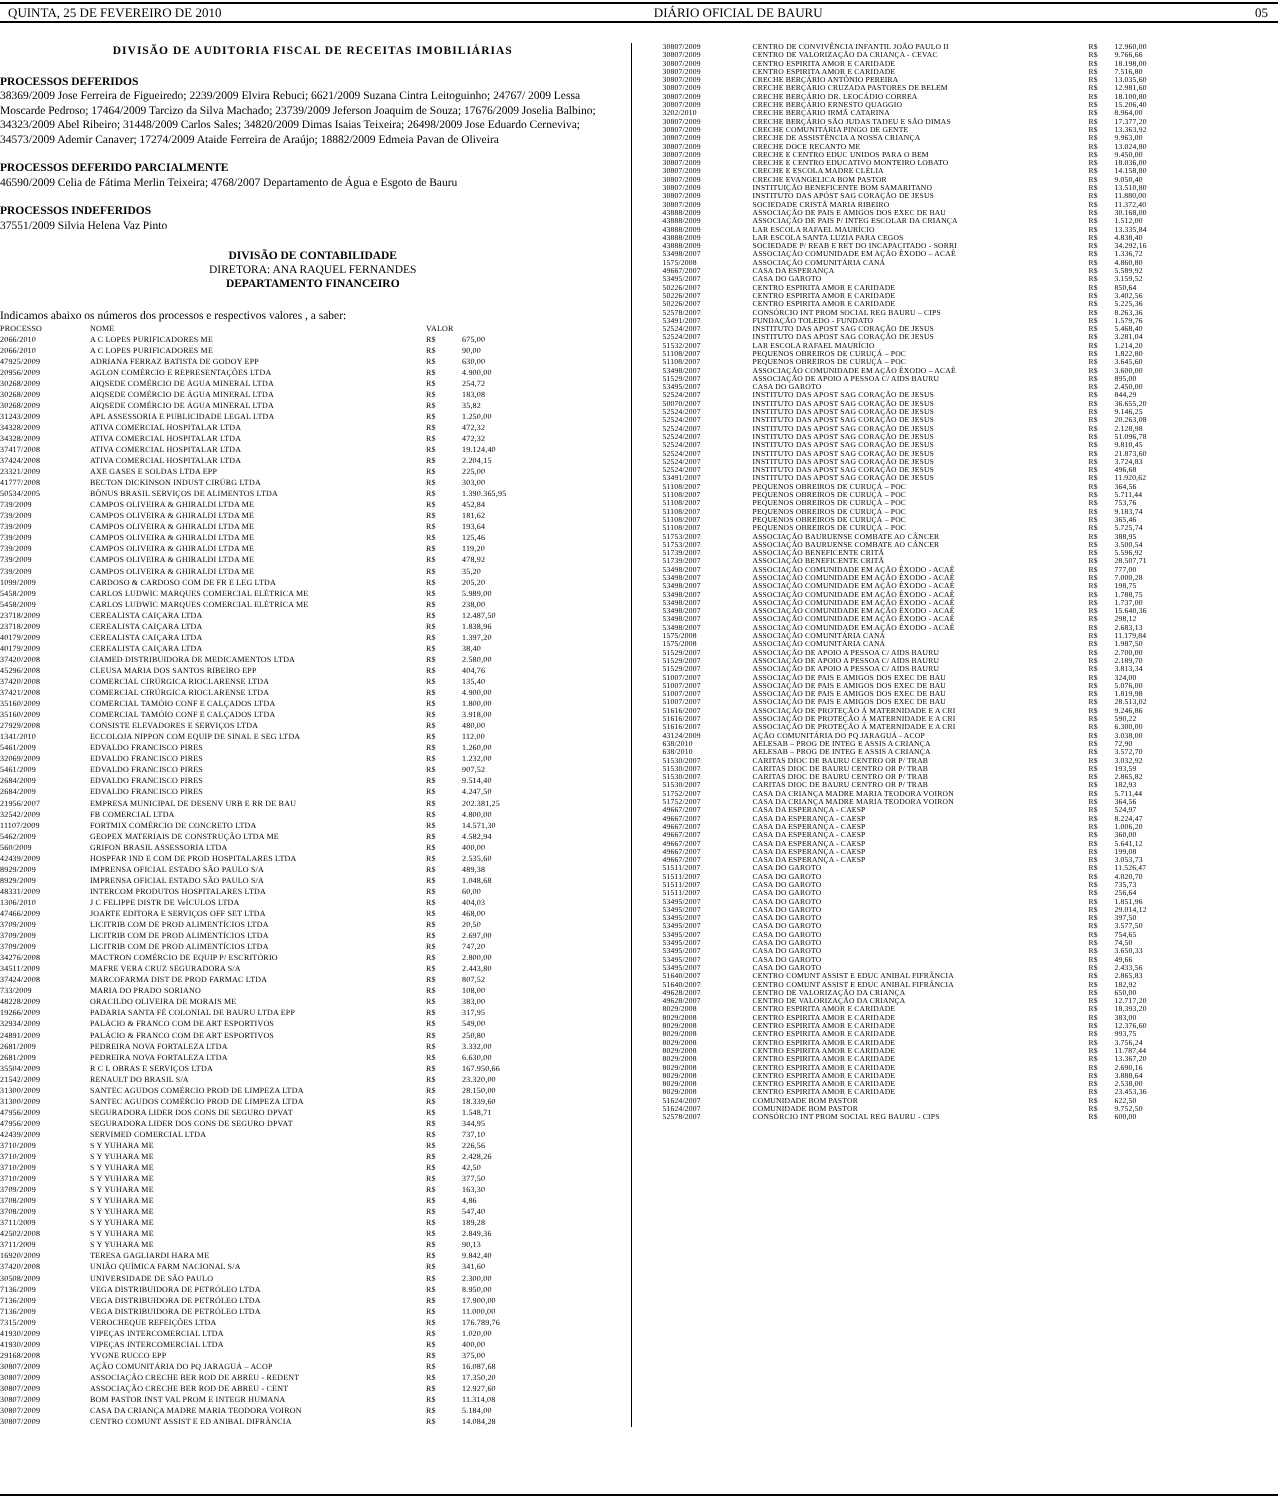QUINTA, 25 DE FEVEREIRO DE 2010 DIÁRIO OFICIAL DE BAURU 05
DIVISÃO DE AUDITORIA FISCAL DE RECEITAS IMOBILIÁRIAS
PROCESSOS DEFERIDOS
38369/2009 Jose Ferreira de Figueiredo; 2239/2009 Elvira Rebuci; 6621/2009 Suzana Cintra Leitoguinho; 24767/ 2009 Lessa Moscarde Pedroso; 17464/2009 Tarcizo da Silva Machado; 23739/2009 Jeferson Joaquim de Souza; 17676/2009 Joselia Balbino; 34323/2009 Abel Ribeiro; 31448/2009 Carlos Sales; 34820/2009 Dimas Isaias Teixeira; 26498/2009 Jose Eduardo Cerneviva; 34573/2009 Ademir Canaver; 17274/2009 Ataide Ferreira de Araújo; 18882/2009 Edmeia Pavan de Oliveira
PROCESSOS DEFERIDO PARCIALMENTE
46590/2009 Celia de Fátima Merlin Teixeira; 4768/2007 Departamento de Água e Esgoto de Bauru
PROCESSOS INDEFERIDOS
37551/2009 Silvia Helena Vaz Pinto
DIVISÃO DE CONTABILIDADE
DIRETORA: ANA RAQUEL FERNANDES
DEPARTAMENTO FINANCEIRO
Indicamos abaixo os números dos processos e respectivos valores , a saber:
| PROCESSO | NOME | VALOR | |
| --- | --- | --- | --- |
| 2066/2010 | A C LOPES PURIFICADORES ME | R$ | 675,00 |
| 2066/2010 | A C LOPES PURIFICADORES ME | R$ | 90,00 |
| 47925/2009 | ADRIANA FERRAZ BATISTA DE GODOY EPP | R$ | 630,00 |
| 20956/2009 | AGLON COMÉRCIO E REPRESENTAÇÕES LTDA | R$ | 4.900,00 |
| 30268/2009 | AIQSEDE COMÉRCIO DE ÁGUA MINERAL LTDA | R$ | 254,72 |
| 30268/2009 | AIQSEDE COMÉRCIO DE ÁGUA MINERAL LTDA | R$ | 183,08 |
| 30268/2009 | AIQSEDE COMÉRCIO DE ÁGUA MINERAL LTDA | R$ | 35,82 |
| 31243/2009 | APL ASSESSORIA E PUBLICIDADE LEGAL LTDA | R$ | 1.250,00 |
| 34328/2009 | ATIVA COMERCIAL HOSPITALAR LTDA | R$ | 472,32 |
| 34328/2009 | ATIVA COMERCIAL HOSPITALAR LTDA | R$ | 472,32 |
| 37417/2008 | ATIVA COMERCIAL HOSPITALAR LTDA | R$ | 19.124,40 |
| 37424/2008 | ATIVA COMERCIAL HOSPITALAR LTDA | R$ | 2.204,15 |
| 23321/2009 | AXE GASES E SOLDAS LTDA EPP | R$ | 225,00 |
| 41777/2008 | BECTON DICKINSON INDUST CIRÚRG LTDA | R$ | 303,00 |
| 50534/2005 | BÔNUS BRASIL SERVIÇOS DE ALIMENTOS LTDA | R$ | 1.390.365,95 |
| 739/2009 | CAMPOS OLIVEIRA & GHIRALDI LTDA ME | R$ | 452,84 |
| 739/2009 | CAMPOS OLIVEIRA & GHIRALDI LTDA ME | R$ | 181,62 |
| 739/2009 | CAMPOS OLIVEIRA & GHIRALDI LTDA ME | R$ | 193,64 |
| 739/2009 | CAMPOS OLIVEIRA & GHIRALDI LTDA ME | R$ | 125,46 |
| 739/2009 | CAMPOS OLIVEIRA & GHIRALDI LTDA ME | R$ | 119,20 |
| 739/2009 | CAMPOS OLIVEIRA & GHIRALDI LTDA ME | R$ | 478,92 |
| 739/2009 | CAMPOS OLIVEIRA & GHIRALDI LTDA ME | R$ | 35,20 |
| 1099/2009 | CARDOSO & CARDOSO COM DE FR E LEG LTDA | R$ | 205,20 |
| 5458/2009 | CARLOS LUDWIC MARQUES COMERCIAL ELÉTRICA ME | R$ | 5.989,00 |
| 5458/2009 | CARLOS LUDWIC MARQUES COMERCIAL ELÉTRICA ME | R$ | 238,00 |
| 23718/2009 | CEREALISTA CAIÇARA LTDA | R$ | 12.487,50 |
| 23718/2009 | CEREALISTA CAIÇARA LTDA | R$ | 1.838,96 |
| 40179/2009 | CEREALISTA CAIÇARA LTDA | R$ | 1.397,20 |
| 40179/2009 | CEREALISTA CAIÇARA LTDA | R$ | 38,40 |
| 37420/2008 | CIAMED DISTRIBUIDORA DE MEDICAMENTOS LTDA | R$ | 2.580,00 |
| 45296/2008 | CLEUSA MARIA DOS SANTOS RIBEIRO EPP | R$ | 404,76 |
| 37420/2008 | COMERCIAL CIRÚRGICA RIOCLARENSE LTDA | R$ | 135,40 |
| 37421/2008 | COMERCIAL CIRÚRGICA RIOCLARENSE LTDA | R$ | 4.900,00 |
| 35160/2009 | COMERCIAL TAMÓIO CONF E CALÇADOS LTDA | R$ | 1.800,00 |
| 35160/2009 | COMERCIAL TAMÓIO CONF E CALÇADOS LTDA | R$ | 3.918,00 |
| 27929/2008 | CONSISTE ELEVADORES E SERVIÇOS LTDA | R$ | 480,00 |
| 1341/2010 | ECCOLOJA NIPPON COM EQUIP DE SINAL E SEG LTDA | R$ | 112,00 |
| 5461/2009 | EDVALDO FRANCISCO PIRES | R$ | 1.260,00 |
| 32069/2009 | EDVALDO FRANCISCO PIRES | R$ | 1.232,00 |
| 5461/2009 | EDVALDO FRANCISCO PIRES | R$ | 907,52 |
| 2684/2009 | EDVALDO FRANCISCO PIRES | R$ | 9.514,40 |
| 2684/2009 | EDVALDO FRANCISCO PIRES | R$ | 4.247,50 |
| 21956/2007 | EMPRESA MUNICIPAL DE DESENV URB E RR DE BAU | R$ | 202.381,25 |
| 32542/2009 | FB COMERCIAL LTDA | R$ | 4.800,00 |
| 11107/2009 | FORTMIX COMÉRCIO DE CONCRETO LTDA | R$ | 14.571,30 |
| 5462/2009 | GEOPEX MATERIAIS DE CONSTRUÇÃO LTDA ME | R$ | 4.582,94 |
| 560/2009 | GRIFON BRASIL ASSESSORIA LTDA | R$ | 400,00 |
| 42439/2009 | HOSPFAR IND E COM DE PROD HOSPITALARES LTDA | R$ | 2.535,60 |
| 8929/2009 | IMPRENSA OFICIAL ESTADO SÃO PAULO S/A | R$ | 489,38 |
| 8929/2009 | IMPRENSA OFICIAL ESTADO SÃO PAULO S/A | R$ | 1.048,68 |
| 48331/2009 | INTERCOM PRODUTOS HOSPITALARES LTDA | R$ | 60,00 |
| 1306/2010 | J C FELIPPE DISTR DE VeÍCULOS LTDA | R$ | 404,03 |
| 47466/2009 | JOARTE EDITORA E SERVIÇOS OFF SET LTDA | R$ | 468,00 |
| 3709/2009 | LICITRIB COM DE PROD ALIMENTÍCIOS LTDA | R$ | 20,50 |
| 3709/2009 | LICITRIB COM DE PROD ALIMENTÍCIOS LTDA | R$ | 2.697,00 |
| 3709/2009 | LICITRIB COM DE PROD ALIMENTÍCIOS LTDA | R$ | 747,20 |
| 34276/2008 | MACTRON COMÉRCIO DE EQUIP P/ ESCRITÓRIO | R$ | 2.800,00 |
| 34511/2009 | MAFRE VERA CRUZ SEGURADORA S/A | R$ | 2.443,80 |
| 37424/2008 | MARCOFARMA DIST DE PROD FARMAC LTDA | R$ | 807,52 |
| 733/2009 | MARIA DO PRADO SORIANO | R$ | 108,00 |
| 48228/2009 | ORACILDO OLIVEIRA DE MORAIS ME | R$ | 383,00 |
| 19266/2009 | PADARIA SANTA FÉ COLONIAL DE BAURU LTDA EPP | R$ | 317,95 |
| 32934/2009 | PALÁCIO & FRANCO COM DE ART ESPORTIVOS | R$ | 549,00 |
| 24891/2009 | PALÁCIO & FRANCO COM DE ART ESPORTIVOS | R$ | 250,80 |
| 2681/2009 | PEDREIRA NOVA FORTALEZA LTDA | R$ | 3.332,00 |
| 2681/2009 | PEDREIRA NOVA FORTALEZA LTDA | R$ | 6.630,00 |
| 35504/2009 | R C L OBRAS E SERVIÇOS LTDA | R$ | 167.950,66 |
| 21542/2009 | RENAULT DO BRASIL S/A | R$ | 23.320,00 |
| 31300/2009 | SANTEC AGUDOS COMÉRCIO PROD DE LIMPEZA LTDA | R$ | 28.150,00 |
| 31300/2009 | SANTEC AGUDOS COMÉRCIO PROD DE LIMPEZA LTDA | R$ | 18.339,60 |
| 47956/2009 | SEGURADORA LIDER DOS CONS DE SEGURO DPVAT | R$ | 1.548,71 |
| 47956/2009 | SEGURADORA LIDER DOS CONS DE SEGURO DPVAT | R$ | 344,95 |
| 42439/2009 | SERVIMED COMERCIAL LTDA | R$ | 737,10 |
| 3710/2009 | S Y YUHARA ME | R$ | 226,56 |
| 3710/2009 | S Y YUHARA ME | R$ | 2.428,26 |
| 3710/2009 | S Y YUHARA ME | R$ | 42,50 |
| 3710/2009 | S Y YUHARA ME | R$ | 377,50 |
| 3709/2009 | S Y YUHARA ME | R$ | 163,30 |
| 3708/2009 | S Y YUHARA ME | R$ | 4,86 |
| 3708/2009 | S Y YUHARA ME | R$ | 547,40 |
| 3711/2009 | S Y YUHARA ME | R$ | 189,28 |
| 42502/2008 | S Y YUHARA ME | R$ | 2.849,36 |
| 3711/2009 | S Y YUHARA ME | R$ | 90,13 |
| 16920/2009 | TERESA GAGLIARDI HARA ME | R$ | 9.842,40 |
| 37420/2008 | UNIÃO QUÍMICA FARM NACIONAL S/A | R$ | 341,60 |
| 30508/2009 | UNIVERSIDADE DE SÃO PAULO | R$ | 2.300,00 |
| 7136/2009 | VEGA DISTRIBUIDORA DE PETRÓLEO LTDA | R$ | 8.950,00 |
| 7136/2009 | VEGA DISTRIBUIDORA DE PETRÓLEO LTDA | R$ | 17.900,00 |
| 7136/2009 | VEGA DISTRIBUIDORA DE PETRÓLEO LTDA | R$ | 11.000,00 |
| 7315/2009 | VEROCHEQUE REFEIÇÕES LTDA | R$ | 176.789,76 |
| 41930/2009 | VIPEÇAS INTERCOMERCIAL LTDA | R$ | 1.020,00 |
| 41930/2009 | VIPEÇAS INTERCOMERCIAL LTDA | R$ | 400,00 |
| 29168/2008 | YVONE RUCCO EPP | R$ | 375,00 |
| 30807/2009 | AÇÃO COMUNITÁRIA DO PQ JARAGUÁ – ACOP | R$ | 16.087,68 |
| 30807/2009 | ASSOCIAÇÃO CRECHE BER ROD DE ABREU - REDENT | R$ | 17.350,20 |
| 30807/2009 | ASSOCIAÇÃO CRECHE BER ROD DE ABREU - CENT | R$ | 12.927,60 |
| 30807/2009 | BOM PASTOR INST VAL PROM E INTEGR HUMANA | R$ | 11.314,08 |
| 30807/2009 | CASA DA CRIANÇA MADRE MARIA TEODORA VOIRON | R$ | 5.184,00 |
| 30807/2009 | CENTRO COMUNT ASSIST E ED ANIBAL DIFRÂNCIA | R$ | 14.084,28 |
| 30807/2009 | CENTRO DE CONVIVÊNCIA INFANTIL JOÃO PAULO II | R$ | 12.960,00 |
| 30807/2009 | CENTRO DE VALORIZAÇÃO DA CRIANÇA - CEVAC | R$ | 9.766,66 |
| 30807/2009 | CENTRO ESPIRITA AMOR E CARIDADE | R$ | 18.198,00 |
| 30807/2009 | CENTRO ESPIRITA AMOR E CARIDADE | R$ | 7.516,80 |
| 30807/2009 | CRECHE BERÇÁRIO ANTÔNIO PEREIRA | R$ | 13.035,60 |
| 30807/2009 | CRECHE BERÇÁRIO CRUZADA PASTORES DE BELEM | R$ | 12.981,60 |
| 30807/2009 | CRECHE BERÇÁRIO DR. LEOCÁDIO CORREA | R$ | 18.100,80 |
| 30807/2009 | CRECHE BERÇÁRIO ERNESTO QUAGGIO | R$ | 15.206,40 |
| 3202/2010 | CRECHE BERÇÁRIO IRMÃ CATARINA | R$ | 8.964,00 |
| 30807/2009 | CRECHE BERÇÁRIO SÃO JUDAS TADEU E SÃO DIMAS | R$ | 17.377,20 |
| 30807/2009 | CRECHE COMUNITÁRIA PINGO DE GENTE | R$ | 13.363,92 |
| 30807/2009 | CRECHE DE ASSISTÊNCIA A NOSSA CRIANÇA | R$ | 9.963,00 |
| 30807/2009 | CRECHE DOCE RECANTO ME | R$ | 13.024,80 |
| 30807/2009 | CRECHE E CENTRO EDUC UNIDOS PARA O BEM | R$ | 9.450,00 |
| 30807/2009 | CRECHE E CENTRO EDUCATIVO MONTEIRO LOBATO | R$ | 18.036,00 |
| 30807/2009 | CRECHE E ESCOLA MADRE CLÉLIA | R$ | 14.158,80 |
| 30807/2009 | CRECHE EVANGELICA BOM PASTOR | R$ | 9.050,40 |
| 30807/2009 | INSTITUIÇÃO BENEFICENTE BOM SAMARITANO | R$ | 13.510,80 |
| 30807/2009 | INSTITUTO DAS APÓST SAG CORAÇÃO DE JESUS | R$ | 11.880,00 |
| 30807/2009 | SOCIEDADE CRISTÃ MARIA RIBEIRO | R$ | 11.372,40 |
| 43888/2009 | ASSOCIAÇÃO DE PAIS E AMIGOS DOS EXEC DE BAU | R$ | 30.168,00 |
| 43888/2009 | ASSOCIAÇÃO DE PAIS P/ INTEG ESCOLAR DA CRIANÇA | R$ | 1.512,00 |
| 43888/2009 | LAR ESCOLA RAFAEL MAURÍCIO | R$ | 13.335,84 |
| 43888/2009 | LAR ESCOLA SANTA LUZIA PARA CEGOS | R$ | 4.838,40 |
| 43888/2009 | SOCIEDADE P/ REAB E RET DO INCAPACITADO - SORRI | R$ | 34.292,16 |
| 53498/2007 | ASSOCIAÇÃO COMUNIDADE EM AÇÃO ÊXODO – ACAÊ | R$ | 1.336,72 |
| 1575/2008 | ASSOCIAÇÃO COMUNITÁRIA CANÁ | R$ | 4.860,80 |
| 49667/2007 | CASA DA ESPERANÇA | R$ | 5.589,92 |
| 53495/2007 | CASA DO GAROTO | R$ | 3.159,52 |
| 50226/2007 | CENTRO ESPIRITA AMOR E CARIDADE | R$ | 850,64 |
| 50226/2007 | CENTRO ESPIRITA AMOR E CARIDADE | R$ | 3.402,56 |
| 50226/2007 | CENTRO ESPIRITA AMOR E CARIDADE | R$ | 5.225,36 |
| 52578/2007 | CONSÓRCIO INT PROM SOCIAL REG BAURU – CIPS | R$ | 8.263,36 |
| 53491/2007 | FUNDAÇÃO TOLEDO - FUNDATO | R$ | 1.579,76 |
| 52524/2007 | INSTITUTO DAS APOST SAG CORAÇÃO DE JESUS | R$ | 5.468,40 |
| 52524/2007 | INSTITUTO DAS APOST SAG CORAÇÃO DE JESUS | R$ | 3.281,04 |
| 51532/2007 | LAR ESCOLA RAFAEL MAURÍCIO | R$ | 1.214,20 |
| 51108/2007 | PEQUENOS OBREIROS DE CURUÇÁ – POC | R$ | 1.822,80 |
| 51108/2007 | PEQUENOS OBREIROS DE CURUÇÁ – POC | R$ | 3.645,60 |
| 53498/2007 | ASSOCIAÇÃO COMUNIDADE EM AÇÃO ÊXODO – ACAÊ | R$ | 3.600,00 |
| 51529/2007 | ASSOCIAÇÃO DE APOIO A PESSOA C/ AIDS BAURU | R$ | 895,00 |
| 53495/2007 | CASA DO GAROTO | R$ | 2.450,00 |
| 52524/2007 | INSTITUTO DAS APOST SAG CORAÇÃO DE JESUS | R$ | 844,29 |
| 50070/2007 | INSTITUTO DAS APOST SAG CORAÇÃO DE JESUS | R$ | 36.655,20 |
| 52524/2007 | INSTITUTO DAS APOST SAG CORAÇÃO DE JESUS | R$ | 9.146,25 |
| 52524/2007 | INSTITUTO DAS APOST SAG CORAÇÃO DE JESUS | R$ | 20.263,08 |
| 52524/2007 | INSTITUTO DAS APOST SAG CORAÇÃO DE JESUS | R$ | 2.128,98 |
| 52524/2007 | INSTITUTO DAS APOST SAG CORAÇÃO DE JESUS | R$ | 51.096,78 |
| 52524/2007 | INSTITUTO DAS APOST SAG CORAÇÃO DE JESUS | R$ | 9.810,45 |
| 52524/2007 | INSTITUTO DAS APOST SAG CORAÇÃO DE JESUS | R$ | 21.873,60 |
| 52524/2007 | INSTITUTO DAS APOST SAG CORAÇÃO DE JESUS | R$ | 3.724,83 |
| 52524/2007 | INSTITUTO DAS APOST SAG CORAÇÃO DE JESUS | R$ | 496,68 |
| 53491/2007 | INSTITUTO DAS APOST SAG CORAÇÃO DE JESUS | R$ | 11.920,62 |
| 51108/2007 | PEQUENOS OBREIROS DE CURUÇÁ – POC | R$ | 364,56 |
| 51108/2007 | PEQUENOS OBREIROS DE CURUÇÁ – POC | R$ | 5.711,44 |
| 51108/2007 | PEQUENOS OBREIROS DE CURUÇÁ – POC | R$ | 753,76 |
| 51108/2007 | PEQUENOS OBREIROS DE CURUÇÁ – POC | R$ | 9.183,74 |
| 51108/2007 | PEQUENOS OBREIROS DE CURUÇÁ – POC | R$ | 365,46 |
| 51108/2007 | PEQUENOS OBREIROS DE CURUÇÁ – POC | R$ | 5.725,74 |
| 51753/2007 | ASSOCIAÇÃO BAURUENSE COMBATE AO CÂNCER | R$ | 388,95 |
| 51753/2007 | ASSOCIAÇÃO BAURUENSE COMBATE AO CÂNCER | R$ | 3.500,54 |
| 51739/2007 | ASSOCIAÇÃO BENEFICENTE CRITÃ | R$ | 5.596,92 |
| 51739/2007 | ASSOCIAÇÃO BENEFICENTE CRITÃ | R$ | 28.507,71 |
| 53498/2007 | ASSOCIAÇÃO COMUNIDADE EM AÇÃO ÊXODO - ACAÊ | R$ | 777,00 |
| 53498/2007 | ASSOCIAÇÃO COMUNIDADE EM AÇÃO ÊXODO - ACAÊ | R$ | 7.000,28 |
| 53498/2007 | ASSOCIAÇÃO COMUNIDADE EM AÇÃO ÊXODO - ACAÊ | R$ | 198,75 |
| 53498/2007 | ASSOCIAÇÃO COMUNIDADE EM AÇÃO ÊXODO - ACAÊ | R$ | 1.788,75 |
| 53498/2007 | ASSOCIAÇÃO COMUNIDADE EM AÇÃO ÊXODO - ACAÊ | R$ | 1.737,00 |
| 53498/2007 | ASSOCIAÇÃO COMUNIDADE EM AÇÃO ÊXODO - ACAÊ | R$ | 15.640,36 |
| 53498/2007 | ASSOCIAÇÃO COMUNIDADE EM AÇÃO ÊXODO - ACAÊ | R$ | 298,12 |
| 53498/2007 | ASSOCIAÇÃO COMUNIDADE EM AÇÃO ÊXODO - ACAÊ | R$ | 2.683,13 |
| 1575/2008 | ASSOCIAÇÃO COMUNITÁRIA CANÁ | R$ | 11.179,84 |
| 1575/2008 | ASSOCIAÇÃO COMUNITÁRIA CANÁ | R$ | 1.987,50 |
| 51529/2007 | ASSOCIAÇÃO DE APOIO A PESSOA C/ AIDS BAURU | R$ | 2.700,00 |
| 51529/2007 | ASSOCIAÇÃO DE APOIO A PESSOA C/ AIDS BAURU | R$ | 2.189,70 |
| 51529/2007 | ASSOCIAÇÃO DE APOIO A PESSOA C/ AIDS BAURU | R$ | 3.813,34 |
| 51007/2007 | ASSOCIAÇÃO DE PAIS E AMIGOS DOS EXEC DE BAU | R$ | 324,00 |
| 51007/2007 | ASSOCIAÇÃO DE PAIS E AMIGOS DOS EXEC DE BAU | R$ | 5.076,00 |
| 51007/2007 | ASSOCIAÇÃO DE PAIS E AMIGOS DOS EXEC DE BAU | R$ | 1.819,98 |
| 51007/2007 | ASSOCIAÇÃO DE PAIS E AMIGOS DOS EXEC DE BAU | R$ | 28.513,02 |
| 51616/2007 | ASSOCIAÇÃO DE PROTEÇÃO Á MATERNIDADE E A CRI | R$ | 9.246,86 |
| 51616/2007 | ASSOCIAÇÃO DE PROTEÇÃO Á MATERNIDADE E A CRI | R$ | 590,22 |
| 51616/2007 | ASSOCIAÇÃO DE PROTEÇÃO Á MATERNIDADE E A CRI | R$ | 6.300,00 |
| 43124/2009 | AÇÃO COMUNITÁRIA DO PQ JARAGUÁ - ACOP | R$ | 3.038,00 |
| 638/2010 | AELESAB – PROG DE INTEG E ASSIS A CRIANÇA | R$ | 72,90 |
| 638/2010 | AELESAB – PROG DE INTEG E ASSIS A CRIANÇA | R$ | 3.572,70 |
| 51530/2007 | CARITAS DIOC DE BAURU CENTRO OR P/ TRAB | R$ | 3.032,92 |
| 51530/2007 | CARITAS DIOC DE BAURU CENTRO OR P/ TRAB | R$ | 193,59 |
| 51530/2007 | CARITAS DIOC DE BAURU CENTRO OR P/ TRAB | R$ | 2.865,82 |
| 51530/2007 | CARITAS DIOC DE BAURU CENTRO OR P/ TRAB | R$ | 182,93 |
| 51752/2007 | CASA DA CRIANÇA MADRE MARIA TEODORA VOIRON | R$ | 5.711,44 |
| 51752/2007 | CASA DA CRIANÇA MADRE MARIA TEODORA VOIRON | R$ | 364,56 |
| 49667/2007 | CASA DA ESPERANÇA - CAESP | R$ | 524,97 |
| 49667/2007 | CASA DA ESPERANÇA - CAESP | R$ | 8.224,47 |
| 49667/2007 | CASA DA ESPERANÇA - CAESP | R$ | 1.006,20 |
| 49667/2007 | CASA DA ESPERANÇA - CAESP | R$ | 360,00 |
| 49667/2007 | CASA DA ESPERANÇA - CAESP | R$ | 5.641,12 |
| 49667/2007 | CASA DA ESPERANÇA - CAESP | R$ | 199,08 |
| 49667/2007 | CASA DA ESPERANÇA - CAESP | R$ | 3.053,73 |
| 51511/2007 | CASA DO GAROTO | R$ | 11.526,47 |
| 51511/2007 | CASA DO GAROTO | R$ | 4.020,70 |
| 51511/2007 | CASA DO GAROTO | R$ | 735,73 |
| 51511/2007 | CASA DO GAROTO | R$ | 256,64 |
| 53495/2007 | CASA DO GAROTO | R$ | 1.851,96 |
| 53495/2007 | CASA DO GAROTO | R$ | 29.014,12 |
| 53495/2007 | CASA DO GAROTO | R$ | 397,50 |
| 53495/2007 | CASA DO GAROTO | R$ | 3.577,50 |
| 53495/2007 | CASA DO GAROTO | R$ | 754,65 |
| 53495/2007 | CASA DO GAROTO | R$ | 74,50 |
| 53495/2007 | CASA DO GAROTO | R$ | 3.650,33 |
| 53495/2007 | CASA DO GAROTO | R$ | 49,66 |
| 53495/2007 | CASA DO GAROTO | R$ | 2.433,56 |
| 51640/2007 | CENTRO COMUNT ASSIST E EDUC ANIBAL FIFRÂNCIA | R$ | 2.865,83 |
| 51640/2007 | CENTRO COMUNT ASSIST E EDUC ANIBAL FIFRÂNCIA | R$ | 182,92 |
| 49628/2007 | CENTRO DE VALORIZAÇÃO DA CRIANÇA | R$ | 650,00 |
| 49628/2007 | CENTRO DE VALORIZAÇÃO DA CRIANÇA | R$ | 12.717,20 |
| 8029/2008 | CENTRO ESPIRITA AMOR E CARIDADE | R$ | 18.393,20 |
| 8029/2008 | CENTRO ESPIRITA AMOR E CARIDADE | R$ | 383,00 |
| 8029/2008 | CENTRO ESPIRITA AMOR E CARIDADE | R$ | 12.376,60 |
| 8029/2008 | CENTRO ESPIRITA AMOR E CARIDADE | R$ | 993,75 |
| 8029/2008 | CENTRO ESPIRITA AMOR E CARIDADE | R$ | 3.756,24 |
| 8029/2008 | CENTRO ESPIRITA AMOR E CARIDADE | R$ | 11.787,44 |
| 8029/2008 | CENTRO ESPIRITA AMOR E CARIDADE | R$ | 13.367,20 |
| 8029/2008 | CENTRO ESPIRITA AMOR E CARIDADE | R$ | 2.690,16 |
| 8029/2008 | CENTRO ESPIRITA AMOR E CARIDADE | R$ | 3.888,64 |
| 8029/2008 | CENTRO ESPIRITA AMOR E CARIDADE | R$ | 2.538,00 |
| 8029/2008 | CENTRO ESPIRITA AMOR E CARIDADE | R$ | 23.453,36 |
| 51624/2007 | COMUNIDADE BOM PASTOR | R$ | 622,50 |
| 51624/2007 | COMUNIDADE BOM PASTOR | R$ | 9.752,50 |
| 52578/2007 | CONSÓRCIO INT PROM SOCIAL REG BAURU - CIPS | R$ | 600,00 |